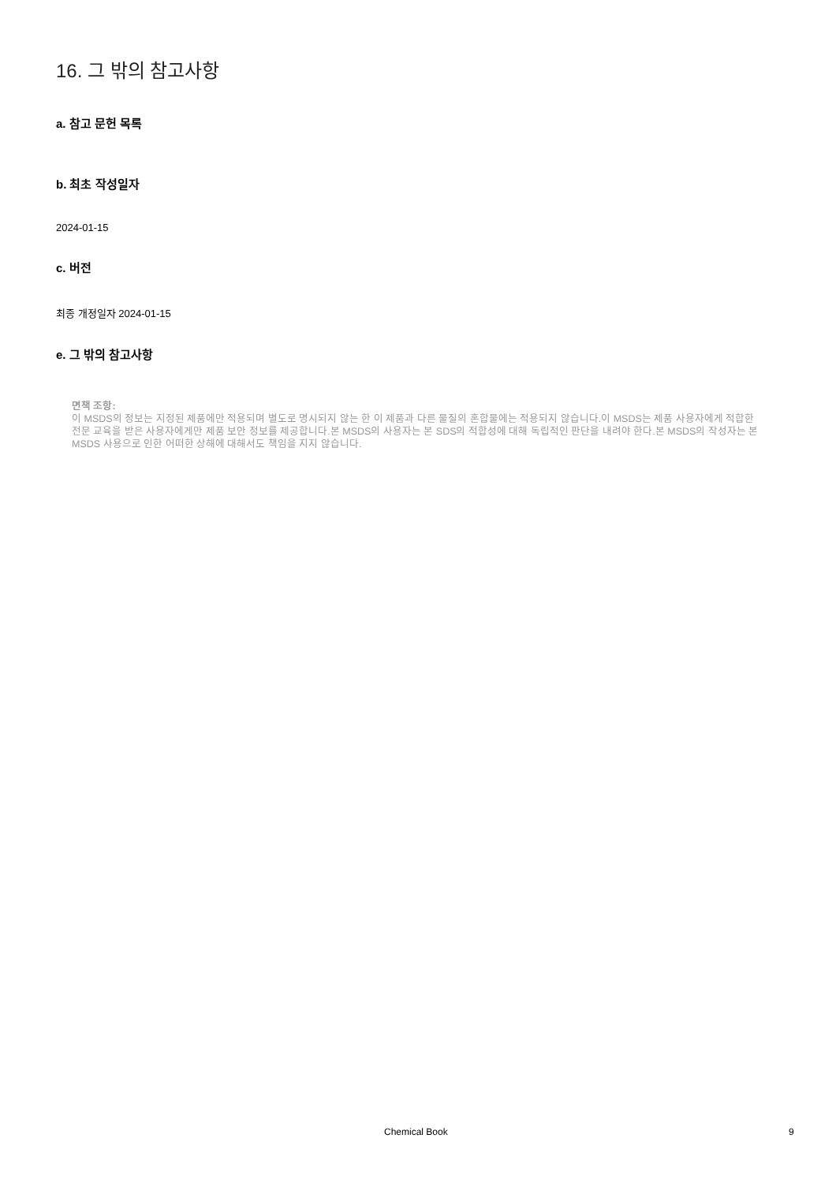16. 그 밖의 참고사항
a. 참고 문헌 목록
b. 최초 작성일자
2024-01-15
c. 버전
최종 개정일자 2024-01-15
e. 그 밖의 참고사항
면책 조항:
이 MSDS의 정보는 지정된 제품에만 적용되며 별도로 명시되지 않는 한 이 제품과 다른 물질의 혼합물에는 적용되지 않습니다.이 MSDS는 제품 사용자에게 적합한 전문 교육을 받은 사용자에게만 제품 보안 정보를 제공합니다.본 MSDS의 사용자는 본 SDS의 적합성에 대해 독립적인 판단을 내려야 한다.본 MSDS의 작성자는 본 MSDS 사용으로 인한 어떠한 상해에 대해서도 책임을 지지 않습니다.
Chemical Book 9